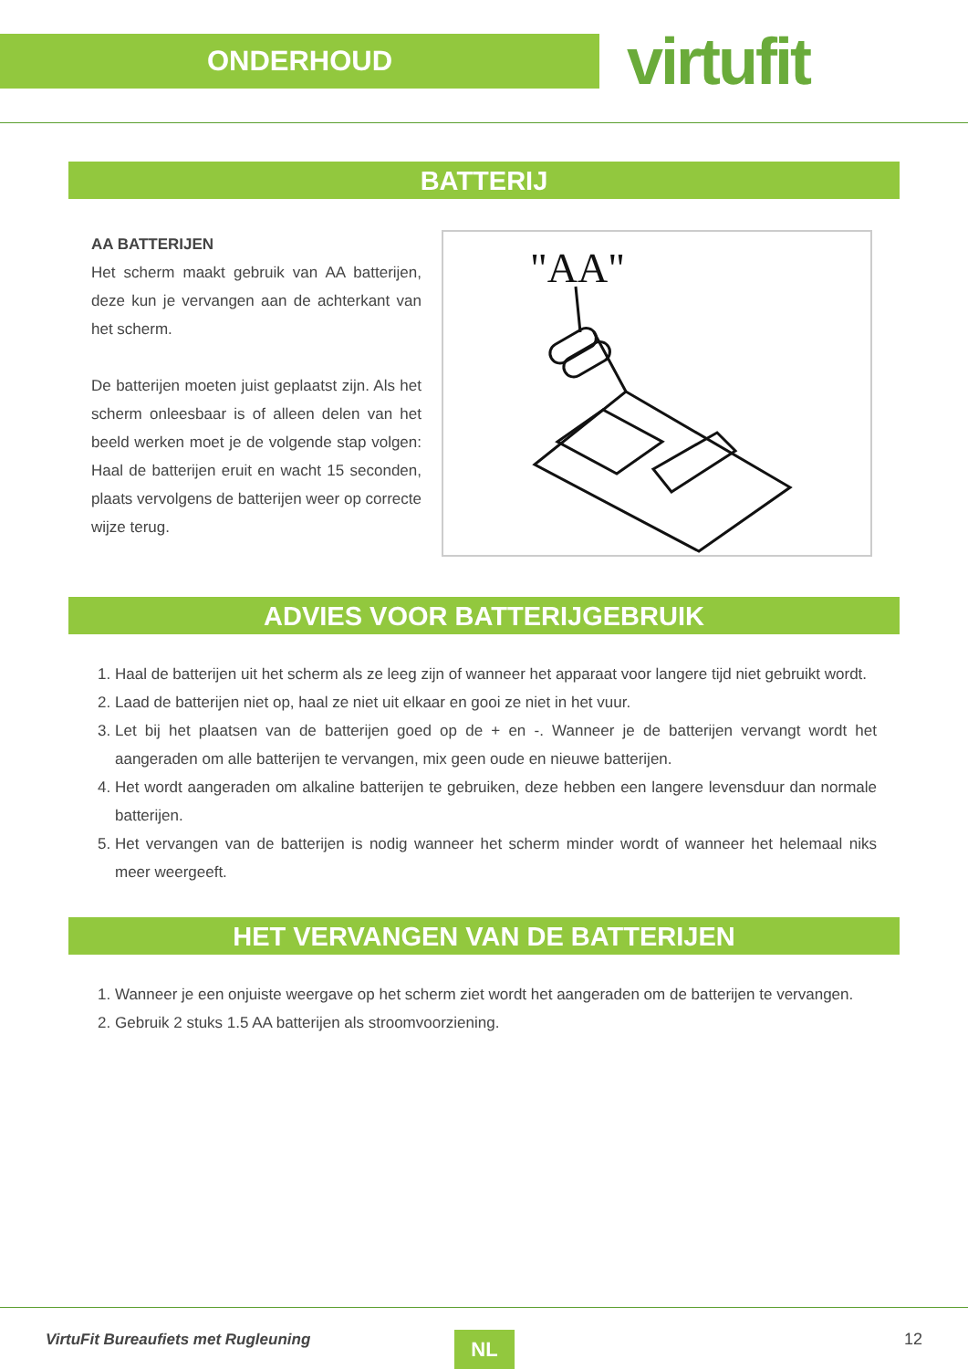ONDERHOUD
virtufit
BATTERIJ
AA BATTERIJEN
Het scherm maakt gebruik van AA batterijen, deze kun je vervangen aan de achterkant van het scherm.
De batterijen moeten juist geplaatst zijn. Als het scherm onleesbaar is of alleen delen van het beeld werken moet je de volgende stap volgen: Haal de batterijen eruit en wacht 15 seconden, plaats vervolgens de batterijen weer op correcte wijze terug.
"AA"
ADVIES VOOR BATTERIJGEBRUIK
1. Haal de batterijen uit het scherm als ze leeg zijn of wanneer het apparaat voor langere tijd niet gebruikt wordt.
2. Laad de batterijen niet op, haal ze niet uit elkaar en gooi ze niet in het vuur.
3. Let bij het plaatsen van de batterijen goed op de + en -. Wanneer je de batterijen vervangt wordt het aangeraden om alle batterijen te vervangen, mix geen oude en nieuwe batterijen.
4. Het wordt aangeraden om alkaline batterijen te gebruiken, deze hebben een langere levensduur dan normale batterijen.
5. Het vervangen van de batterijen is nodig wanneer het scherm minder wordt of wanneer het helemaal niks meer weergeeft.
HET VERVANGEN VAN DE BATTERIJEN
1. Wanneer je een onjuiste weergave op het scherm ziet wordt het aangeraden om de batterijen te vervangen.
2. Gebruik 2 stuks 1.5 AA batterijen als stroomvoorziening.
VirtuFit Bureaufiets met Rugleuning
NL 12